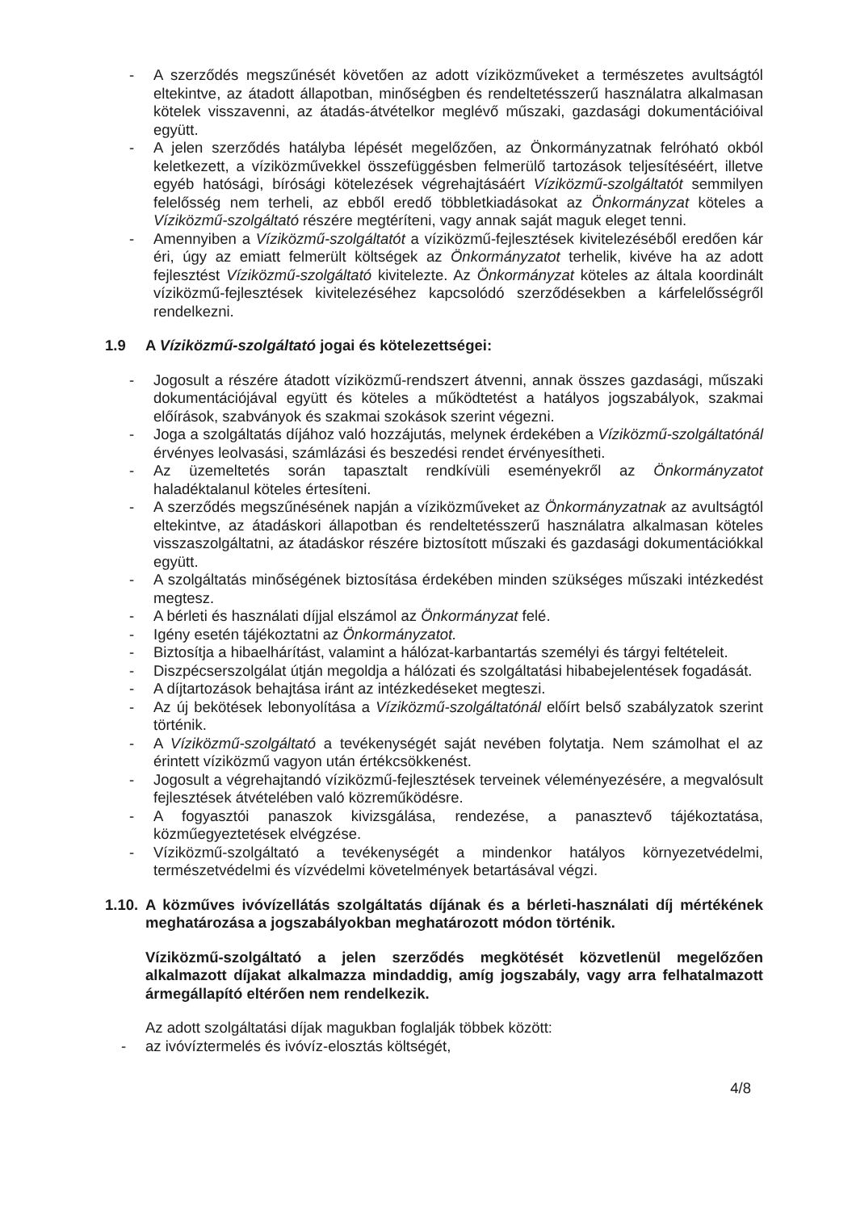- A szerződés megszűnését követően az adott víziközműveket a természetes avultságtól eltekintve, az átadott állapotban, minőségben és rendeltetésszerű használatra alkalmasan kötelek visszavenni, az átadás-átvételkor meglévő műszaki, gazdasági dokumentációival együtt.
- A jelen szerződés hatályba lépését megelőzően, az Önkormányzatnak felróható okból keletkezett, a víziközművekkel összefüggésben felmerülő tartozások teljesítéséért, illetve egyéb hatósági, bírósági kötelezések végrehajtásáért Víziközmű-szolgáltatót semmilyen felelősség nem terheli, az ebből eredő többletkiadásokat az Önkormányzat köteles a Víziközmű-szolgáltató részére megtéríteni, vagy annak saját maguk eleget tenni.
- Amennyiben a Víziközmű-szolgáltatót a víziközmű-fejlesztések kivitelezéséből eredően kár éri, úgy az emiatt felmerült költségek az Önkormányzatot terhelik, kivéve ha az adott fejlesztést Víziközmű-szolgáltató kivitelezte. Az Önkormányzat köteles az általa koordinált víziközmű-fejlesztések kivitelezéséhez kapcsolódó szerződésekben a kárfelelősségről rendelkezni.
1.9 A Víziközmű-szolgáltató jogai és kötelezettségei:
- Jogosult a részére átadott víziközmű-rendszert átvenni, annak összes gazdasági, műszaki dokumentációjával együtt és köteles a működtetést a hatályos jogszabályok, szakmai előírások, szabványok és szakmai szokások szerint végezni.
- Joga a szolgáltatás díjához való hozzájutás, melynek érdekében a Víziközmű-szolgáltatónál érvényes leolvasási, számlázási és beszedési rendet érvényesítheti.
- Az üzemeltetés során tapasztalt rendkívüli eseményekről az Önkormányzatot haladéktalanul köteles értesíteni.
- A szerződés megszűnésének napján a víziközműveket az Önkormányzatnak az avultságtól eltekintve, az átadáskori állapotban és rendeltetésszerű használatra alkalmasan köteles visszaszolgáltatni, az átadáskor részére biztosított műszaki és gazdasági dokumentációkkal együtt.
- A szolgáltatás minőségének biztosítása érdekében minden szükséges műszaki intézkedést megtesz.
- A bérleti és használati díjjal elszámol az Önkormányzat felé.
- Igény esetén tájékoztatni az Önkormányzatot.
- Biztosítja a hibaelhárítást, valamint a hálózat-karbantartás személyi és tárgyi feltételeit.
- Diszpécserszolgálat útján megoldja a hálózati és szolgáltatási hibabejelentések fogadását.
- A díjtartozások behajtása iránt az intézkedéseket megteszi.
- Az új bekötések lebonyolítása a Víziközmű-szolgáltatónál előírt belső szabályzatok szerint történik.
- A Víziközmű-szolgáltató a tevékenységét saját nevében folytatja. Nem számolhat el az érintett víziközmű vagyon után értékcsökkenést.
- Jogosult a végrehajtandó víziközmű-fejlesztések terveinek véleményezésére, a megvalósult fejlesztések átvételében való közreműködésre.
- A fogyasztói panaszok kivizsgálása, rendezése, a panasztevő tájékoztatása, közműegyeztetések elvégzése.
- Víziközmű-szolgáltató a tevékenységét a mindenkor hatályos környezetvédelmi, természetvédelmi és vízvédelmi követelmények betartásával végzi.
1.10. A közműves ivóvízellátás szolgáltatás díjának és a bérleti-használati díj mértékének meghatározása a jogszabályokban meghatározott módon történik.
Víziközmű-szolgáltató a jelen szerződés megkötését közvetlenül megelőzően alkalmazott díjakat alkalmazza mindaddig, amíg jogszabály, vagy arra felhatalmazott ármegállapító eltérően nem rendelkezik.
Az adott szolgáltatási díjak magukban foglalják többek között:
- az ivóvíztermelés és ivóvíz-elosztás költségét,
4/8